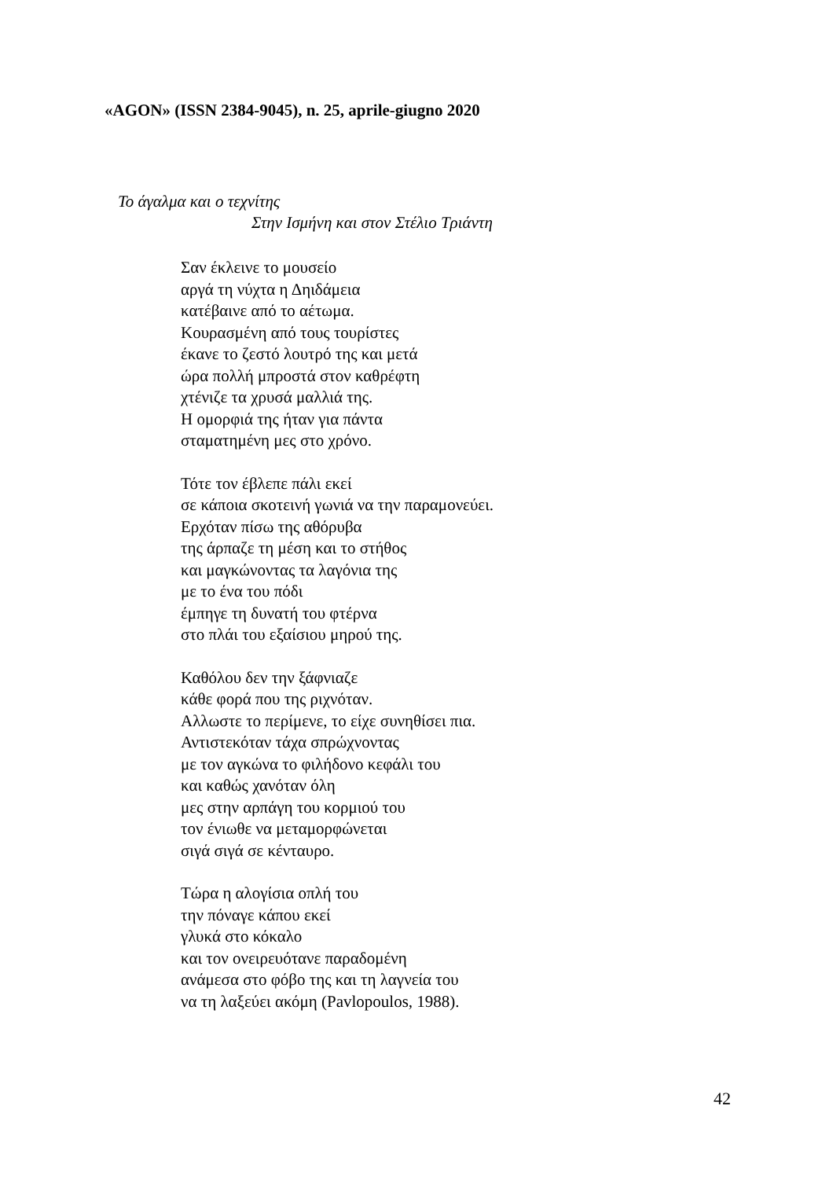«AGON» (ISSN 2384-9045), n. 25, aprile-giugno 2020
Το άγαλμα και ο τεχνίτης
Στην Ισμήνη και στον Στέλιο Τριάντη
Σαν έκλεινε το μουσείο
αργά τη νύχτα η Δηιδάμεια
κατέβαινε από το αέτωμα.
Κουρασμένη από τους τουρίστες
έκανε το ζεστό λουτρό της και μετά
ώρα πολλή μπροστά στον καθρέφτη
χτένιζε τα χρυσά μαλλιά της.
Η ομορφιά της ήταν για πάντα
σταματημένη μες στο χρόνο.
Τότε τον έβλεπε πάλι εκεί
σε κάποια σκοτεινή γωνιά να την παραμονεύει.
Ερχόταν πίσω της αθόρυβα
της άρπαζε τη μέση και το στήθος
και μαγκώνοντας τα λαγόνια της
με το ένα του πόδι
έμπηγε τη δυνατή του φτέρνα
στο πλάι του εξαίσιου μηρού της.
Καθόλου δεν την ξάφνιαζε
κάθε φορά που της ριχνόταν.
Αλλωστε το περίμενε, το είχε συνηθίσει πια.
Αντιστεκόταν τάχα σπρώχνοντας
με τον αγκώνα το φιλήδονο κεφάλι του
και καθώς χανόταν όλη
μες στην αρπάγη του κορμιού του
τον ένιωθε να μεταμορφώνεται
σιγά σιγά σε κένταυρο.
Τώρα η αλογίσια οπλή του
την πόναγε κάπου εκεί
γλυκά στο κόκαλο
και τον ονειρευότανε παραδομένη
ανάμεσα στο φόβο της και τη λαγνεία του
να τη λαξεύει ακόμη (Pavlopoulos, 1988).
42